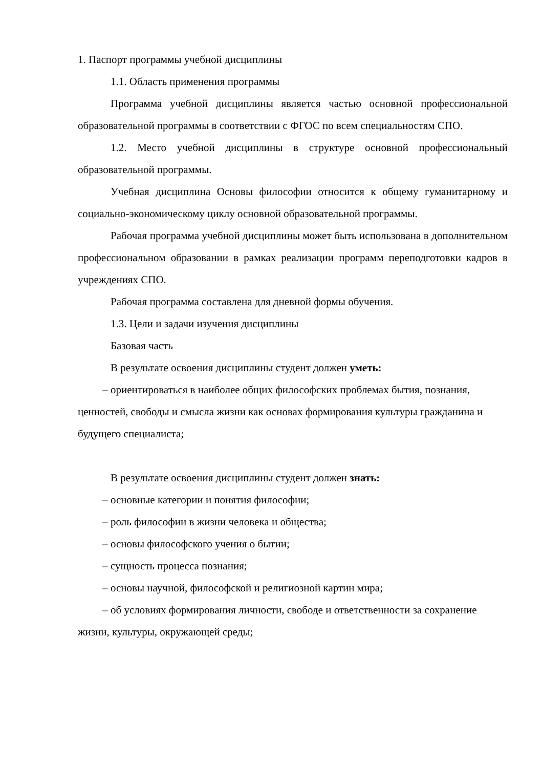1. Паспорт программы учебной дисциплины
1.1. Область применения программы
Программа учебной дисциплины является частью основной профессиональной образовательной программы в соответствии с ФГОС по всем специальностям СПО.
1.2. Место учебной дисциплины в структуре основной профессиональный образовательной программы.
Учебная дисциплина Основы философии относится к общему гуманитарному и социально-экономическому циклу основной образовательной программы.
Рабочая программа учебной дисциплины может быть использована в дополнительном профессиональном образовании в рамках реализации программ переподготовки кадров в учреждениях СПО.
Рабочая программа составлена для дневной формы обучения.
1.3. Цели и задачи изучения дисциплины
Базовая часть
В результате освоения дисциплины студент должен уметь:
– ориентироваться в наиболее общих философских проблемах бытия, познания, ценностей, свободы и смысла жизни как основах формирования культуры гражданина и будущего специалиста;
В результате освоения дисциплины студент должен знать:
– основные категории и понятия философии;
– роль философии в жизни человека и общества;
– основы философского учения о бытии;
– сущность процесса познания;
– основы научной, философской и религиозной картин мира;
– об условиях формирования личности, свободе и ответственности за сохранение жизни, культуры, окружающей среды;